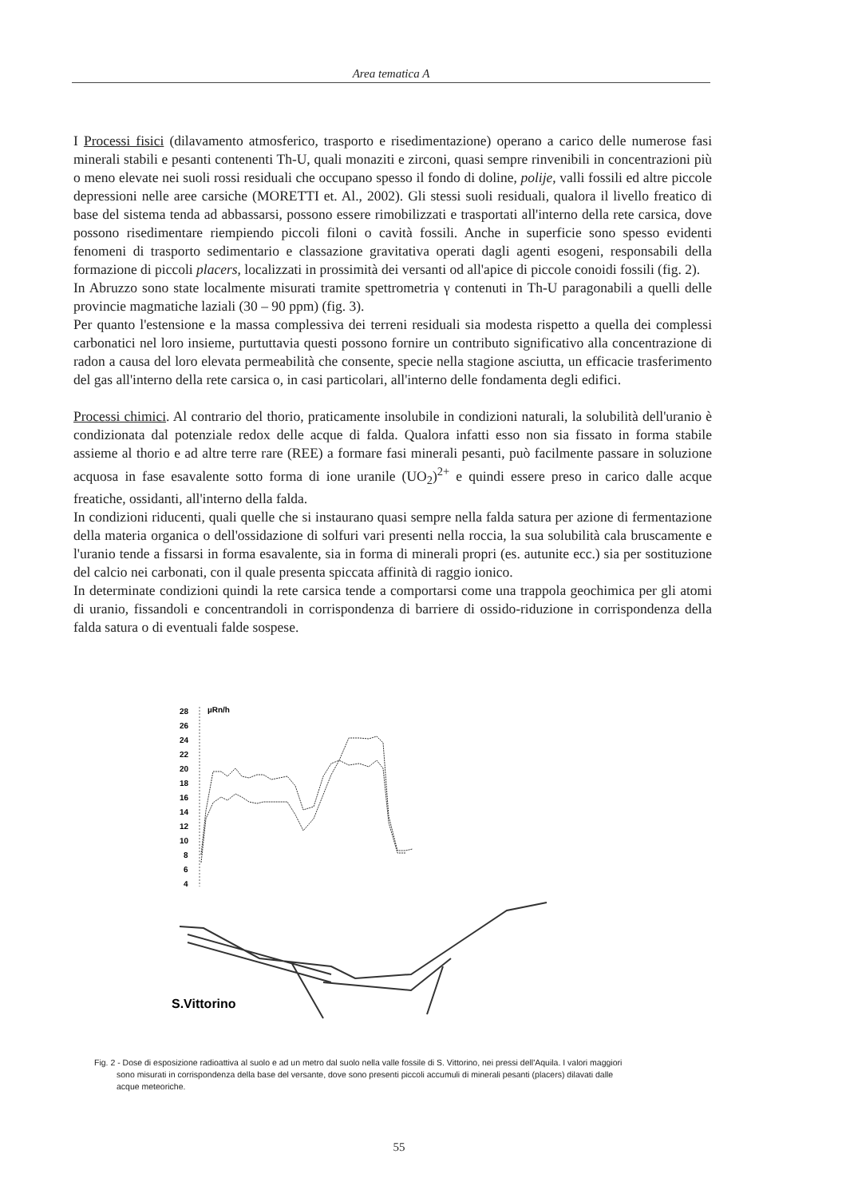Area tematica A
I Processi fisici (dilavamento atmosferico, trasporto e risedimentazione) operano a carico delle numerose fasi minerali stabili e pesanti contenenti Th-U, quali monaziti e zirconi, quasi sempre rinvenibili in concentrazioni più o meno elevate nei suoli rossi residuali che occupano spesso il fondo di doline, polije, valli fossili ed altre piccole depressioni nelle aree carsiche (MORETTI et. Al., 2002). Gli stessi suoli residuali, qualora il livello freatico di base del sistema tenda ad abbassarsi, possono essere rimobilizzati e trasportati all'interno della rete carsica, dove possono risedimentare riempiendo piccoli filoni o cavità fossili. Anche in superficie sono spesso evidenti fenomeni di trasporto sedimentario e classazione gravitativa operati dagli agenti esogeni, responsabili della formazione di piccoli placers, localizzati in prossimità dei versanti od all'apice di piccole conoidi fossili (fig. 2).
In Abruzzo sono state localmente misurati tramite spettrometria γ contenuti in Th-U paragonabili a quelli delle provincie magmatiche laziali (30 – 90 ppm) (fig. 3).
Per quanto l'estensione e la massa complessiva dei terreni residuali sia modesta rispetto a quella dei complessi carbonatici nel loro insieme, purtuttavia questi possono fornire un contributo significativo alla concentrazione di radon a causa del loro elevata permeabilità che consente, specie nella stagione asciutta, un efficacie trasferimento del gas all'interno della rete carsica o, in casi particolari, all'interno delle fondamenta degli edifici.
Processi chimici. Al contrario del thorio, praticamente insolubile in condizioni naturali, la solubilità dell'uranio è condizionata dal potenziale redox delle acque di falda. Qualora infatti esso non sia fissato in forma stabile assieme al thorio e ad altre terre rare (REE) a formare fasi minerali pesanti, può facilmente passare in soluzione acquosa in fase esavalente sotto forma di ione uranile (UO<sub>2</sub>)<sup>2+</sup> e quindi essere preso in carico dalle acque freatiche, ossidanti, all'interno della falda.
In condizioni riducenti, quali quelle che si instaurano quasi sempre nella falda satura per azione di fermentazione della materia organica o dell'ossidazione di solfuri vari presenti nella roccia, la sua solubilità cala bruscamente e l'uranio tende a fissarsi in forma esavalente, sia in forma di minerali propri (es. autunite ecc.) sia per sostituzione del calcio nei carbonati, con il quale presenta spiccata affinità di raggio ionico.
In determinate condizioni quindi la rete carsica tende a comportarsi come una trappola geochimica per gli atomi di uranio, fissandoli e concentrandoli in corrispondenza di barriere di ossido-riduzione in corrispondenza della falda satura o di eventuali falde sospese.
µRn/h
28
26
24
22
20
18
16
14
12
10
8
6
4
S.Vittorino
Fig. 2 - Dose di esposizione radioattiva al suolo e ad un metro dal suolo nella valle fossile di S. Vittorino, nei pressi dell'Aquila. I valori maggiori
sono misurati in corrispondenza della base del versante, dove sono presenti piccoli accumuli di minerali pesanti (placers) dilavati dalle
acque meteoriche.
55